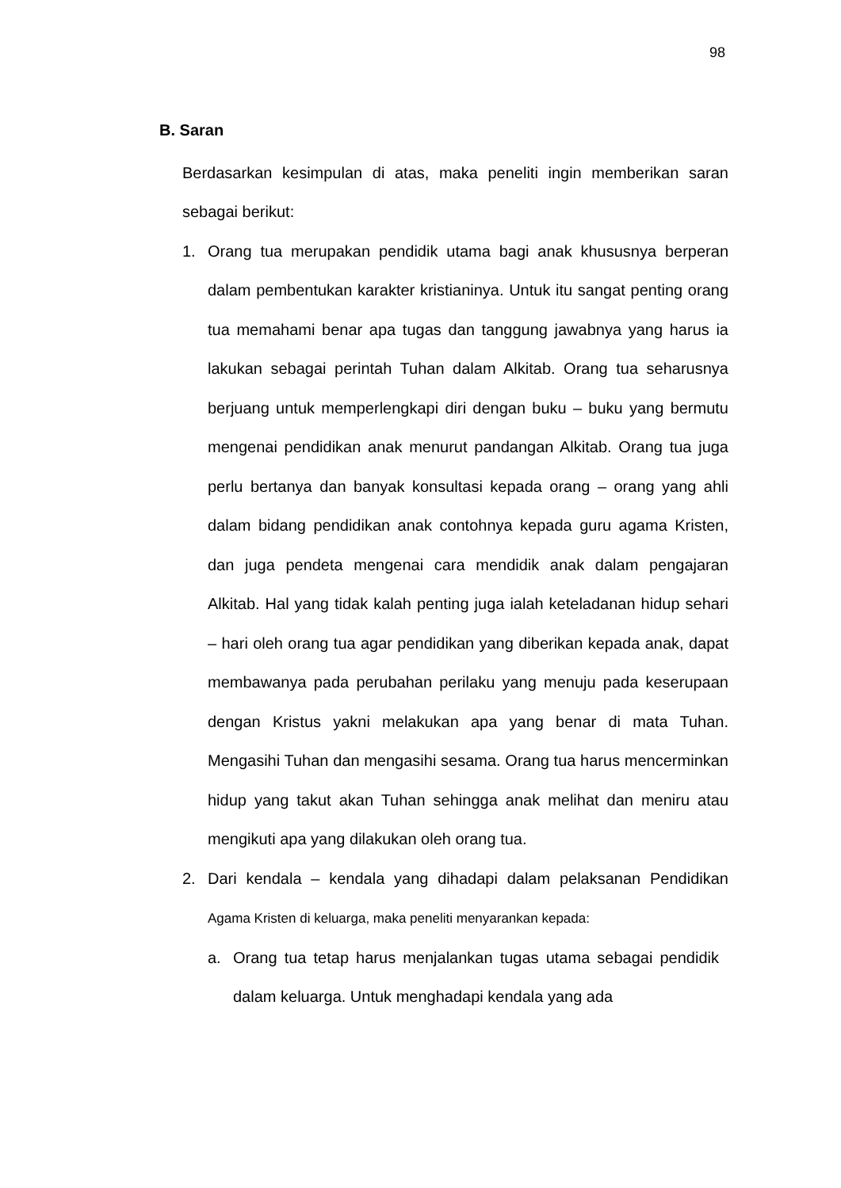98
B. Saran
Berdasarkan kesimpulan di atas, maka peneliti ingin memberikan saran sebagai berikut:
1. Orang tua merupakan pendidik utama bagi anak khususnya berperan dalam pembentukan karakter kristianinya. Untuk itu sangat penting orang tua memahami benar apa tugas dan tanggung jawabnya yang harus ia lakukan sebagai perintah Tuhan dalam Alkitab. Orang tua seharusnya berjuang untuk memperlengkapi diri dengan buku – buku yang bermutu mengenai pendidikan anak menurut pandangan Alkitab. Orang tua juga perlu bertanya dan banyak konsultasi kepada orang – orang yang ahli dalam bidang pendidikan anak contohnya kepada guru agama Kristen, dan juga pendeta mengenai cara mendidik anak dalam pengajaran Alkitab. Hal yang tidak kalah penting juga ialah keteladanan hidup sehari – hari oleh orang tua agar pendidikan yang diberikan kepada anak, dapat membawanya pada perubahan perilaku yang menuju pada keserupaan dengan Kristus yakni melakukan apa yang benar di mata Tuhan. Mengasihi Tuhan dan mengasihi sesama. Orang tua harus mencerminkan hidup yang takut akan Tuhan sehingga anak melihat dan meniru atau mengikuti apa yang dilakukan oleh orang tua.
2. Dari kendala – kendala yang dihadapi dalam pelaksanan Pendidikan Agama Kristen di keluarga, maka peneliti menyarankan kepada:
a. Orang tua tetap harus menjalankan tugas utama sebagai pendidik dalam keluarga. Untuk menghadapi kendala yang ada